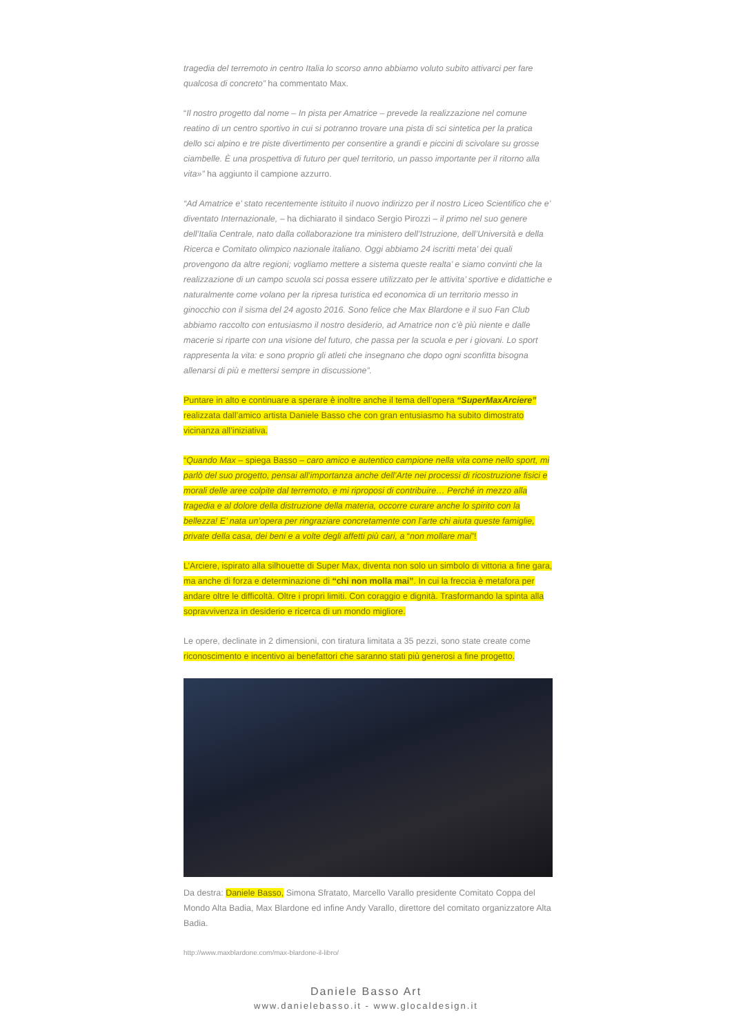tragedia del terremoto in centro Italia lo scorso anno abbiamo voluto subito attivarci per fare qualcosa di concreto” ha commentato Max.
“Il nostro progetto dal nome – In pista per Amatrice – prevede la realizzazione nel comune reatino di un centro sportivo in cui si potranno trovare una pista di sci sintetica per la pratica dello sci alpino e tre piste divertimento per consentire a grandi e piccini di scivolare su grosse ciambelle. È una prospettiva di futuro per quel territorio, un passo importante per il ritorno alla vita»” ha aggiunto il campione azzurro.
“Ad Amatrice e’ stato recentemente istituito il nuovo indirizzo per il nostro Liceo Scientifico che e’ diventato Internazionale, – ha dichiarato il sindaco Sergio Pirozzi – il primo nel suo genere dell’Italia Centrale, nato dalla collaborazione tra ministero dell’Istruzione, dell’Università e della Ricerca e Comitato olimpico nazionale italiano. Oggi abbiamo 24 iscritti meta’ dei quali provengono da altre regioni; vogliamo mettere a sistema queste realta’ e siamo convinti che la realizzazione di un campo scuola sci possa essere utilizzato per le attivita’ sportive e didattiche e naturalmente come volano per la ripresa turistica ed economica di un territorio messo in ginocchio con il sisma del 24 agosto 2016. Sono felice che Max Blardone e il suo Fan Club abbiamo raccolto con entusiasmo il nostro desiderio, ad Amatrice non c’è più niente e dalle macerie si riparte con una visione del futuro, che passa per la scuola e per i giovani. Lo sport rappresenta la vita: e sono proprio gli atleti che insegnano che dopo ogni sconfitta bisogna allenarsi di più e mettersi sempre in discussione”.
Puntare in alto e continuare a sperare è inoltre anche il tema dell’opera “SuperMaxArciere” realizzata dall’amico artista Daniele Basso che con gran entusiasmo ha subito dimostrato vicinanza all’iniziativa.
“Quando Max – spiega Basso – caro amico e autentico campione nella vita come nello sport, mi parlò del suo progetto, pensai all’importanza anche dell’Arte nei processi di ricostruzione fisici e morali delle aree colpite dal terremoto, e mi riproposi di contribuire… Perché in mezzo alla tragedia e al dolore della distruzione della materia, occorre curare anche lo spirito con la bellezza! E’ nata un’opera per ringraziare concretamente con l’arte chi aiuta queste famiglie, private della casa, dei beni e a volte degli affetti più cari, a “non mollare mai”!
L’Arciere, ispirato alla silhouette di Super Max, diventa non solo un simbolo di vittoria a fine gara, ma anche di forza e determinazione di “chi non molla mai”. In cui la freccia è metafora per andare oltre le difficoltà. Oltre i propri limiti. Con coraggio e dignità. Trasformando la spinta alla sopravvivenza in desiderio e ricerca di un mondo migliore.
Le opere, declinate in 2 dimensioni, con tiratura limitata a 35 pezzi, sono state create come riconoscimento e incentivo ai benefattori che saranno stati più generosi a fine progetto.
Da destra: Daniele Basso, Simona Sfratato, Marcello Varallo presidente Comitato Coppa del Mondo Alta Badia, Max Blardone ed infine Andy Varallo, direttore del comitato organizzatore Alta Badia.
http://www.maxblardone.com/max-blardone-il-libro/
Daniele Basso Art
www.danielebasso.it - www.glocaldesign.it